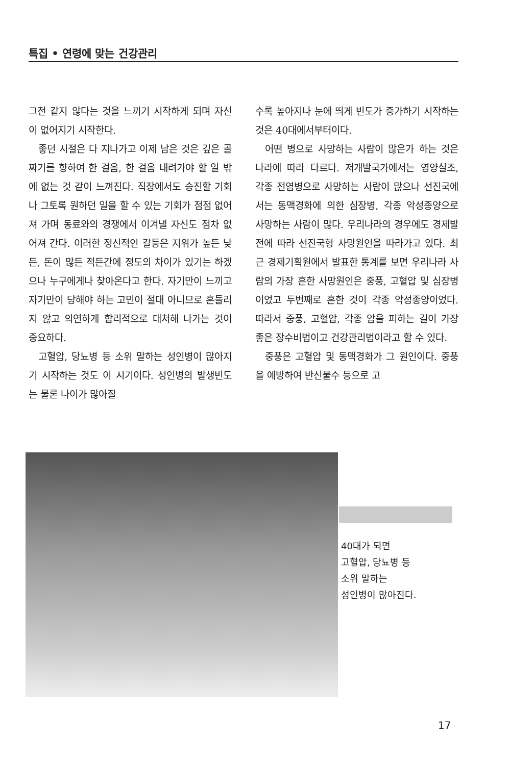특집 • 연령에 맞는 건강관리
그전 같지 않다는 것을 느끼기 시작하게 되며 자신이 없어지기 시작한다.
좋던 시절은 다 지나가고 이제 남은 것은 깊은 골짜기를 향하여 한 걸음, 한 걸음 내려가야 할 일 밖에 없는 것 같이 느껴진다. 직장에서도 승진할 기회나 그토록 원하던 일을 할 수 있는 기회가 점점 없어져 가며 동료와의 경쟁에서 이겨낼 자신도 점차 없어져 간다. 이러한 정신적인 갈등은 지위가 높든 낮든, 돈이 많든 적든간에 정도의 차이가 있기는 하겠으나 누구에게나 찾아온다고 한다. 자기만이 느끼고 자기만이 당해야 하는 고민이 절대 아니므로 흔들리지 않고 의연하게 합리적으로 대처해 나가는 것이 중요하다.
고혈압, 당뇨병 등 소위 말하는 성인병이 많아지기 시작하는 것도 이 시기이다. 성인병의 발생빈도는 물론 나이가 많아질
수록 높아지나 눈에 띄게 빈도가 증가하기 시작하는 것은 40대에서부터이다.
어떤 병으로 사망하는 사람이 많은가 하는 것은 나라에 따라 다르다. 저개발국가에서는 영양실조, 각종 전염병으로 사망하는 사람이 많으나 선진국에서는 동맥경화에 의한 심장병, 각종 악성종양으로 사망하는 사람이 많다. 우리나라의 경우에도 경제발전에 따라 선진국형 사망원인을 따라가고 있다. 최근 경제기획원에서 발표한 통계를 보면 우리나라 사람의 가장 흔한 사망원인은 중풍, 고혈압 및 심장병이었고 두번째로 흔한 것이 각종 악성종양이었다. 따라서 중풍, 고혈압, 각종 암을 피하는 길이 가장 좋은 장수비법이고 건강관리법이라고 할 수 있다.
중풍은 고혈압 및 동맥경화가 그 원인이다. 중풍을 예방하여 반신불수 등으로 고
40대가 되면
고혈압, 당뇨병 등
소위 말하는
성인병이 많아진다.
17